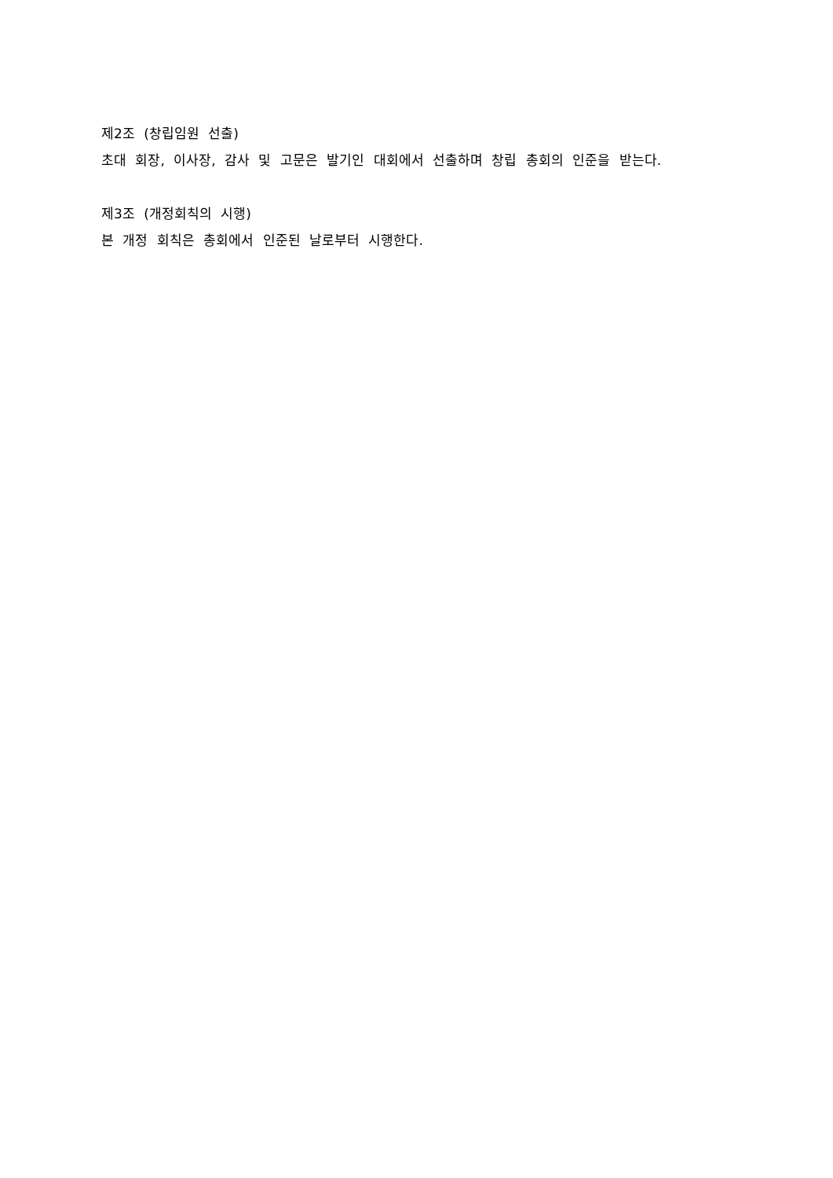제2조 (창립임원 선출)
초대 회장, 이사장, 감사 및 고문은 발기인 대회에서 선출하며 창립 총회의 인준을 받는다.
제3조 (개정회칙의 시행)
본 개정 회칙은 총회에서 인준된 날로부터 시행한다.